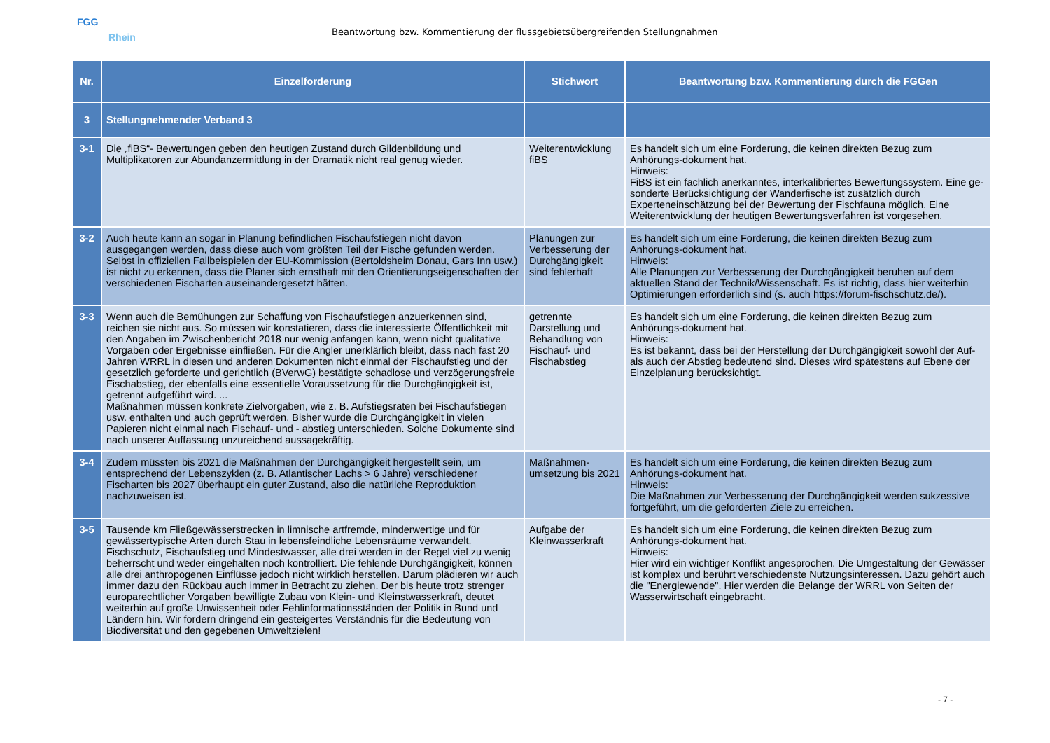FGG
Rhein
Beantwortung bzw. Kommentierung der flussgebietsübergreifenden Stellungnahmen
| Nr. | Einzelforderung | Stichwort | Beantwortung bzw. Kommentierung durch die FGGen |
| --- | --- | --- | --- |
| 3 | Stellungnehmender Verband 3 | | |
| 3-1 | Die „fiBS“- Bewertungen geben den heutigen Zustand durch Gildenbildung und Multiplikatoren zur Abundanzermittlung in der Dramatik nicht real genug wieder. | Weiterentwicklung fiBS | Es handelt sich um eine Forderung, die keinen direkten Bezug zum Anhörungs-dokument hat. Hinweis: FiBS ist ein fachlich anerkanntes, interkalibriertes Bewertungssystem. Eine ge-sonderte Berücksichtigung der Wanderfische ist zusätzlich durch Experteneinschätzung bei der Bewertung der Fischfauna möglich. Eine Weiterentwicklung der heutigen Bewertungsverfahren ist vorgesehen. |
| 3-2 | Auch heute kann an sogar in Planung befindlichen Fischaufstiegen nicht davon ausgegangen werden, dass diese auch vom größten Teil der Fische gefunden werden. Selbst in offiziellen Fallbeispielen der EU-Kommission (Bertoldsheim Donau, Gars Inn usw.) ist nicht zu erkennen, dass die Planer sich ernsthaft mit den Orientierungseigenschaften der verschiedenen Fischarten auseinandergesetzt hätten. | Planungen zur Verbesserung der Durchgängigkeit sind fehlerhaft | Es handelt sich um eine Forderung, die keinen direkten Bezug zum Anhörungs-dokument hat. Hinweis: Alle Planungen zur Verbesserung der Durchgängigkeit beruhen auf dem aktuellen Stand der Technik/Wissenschaft. Es ist richtig, dass hier weiterhin Optimierungen erforderlich sind (s. auch https://forum-fischschutz.de/). |
| 3-3 | Wenn auch die Bemühungen zur Schaffung von Fischaufstiegen anzuerkennen sind, reichen sie nicht aus. So müssen wir konstatieren, dass die interessierte Öffentlichkeit mit den Angaben im Zwischenbericht 2018 nur wenig anfangen kann, wenn nicht qualitative Vorgaben oder Ergebnisse einfließen. Für die Angler unerklärlich bleibt, dass nach fast 20 Jahren WRRL in diesen und anderen Dokumenten nicht einmal der Fischaufstieg und der gesetzlich geforderte und gerichtlich (BVerwG) bestätigte schadlose und verzögerungsfreie Fischabstieg, der ebenfalls eine essentielle Voraussetzung für die Durchgängigkeit ist, getrennt aufgeführt wird. ... Maßnahmen müssen konkrete Zielvorgaben, wie z. B. Aufstiegsraten bei Fischaufstiegen usw. enthalten und auch geprüft werden. Bisher wurde die Durchgängigkeit in vielen Papieren nicht einmal nach Fischauf- und - abstieg unterschieden. Solche Dokumente sind nach unserer Auffassung unzureichend aussagekräftig. | getrennte Darstellung und Behandlung von Fischauf- und Fischabstieg | Es handelt sich um eine Forderung, die keinen direkten Bezug zum Anhörungs-dokument hat. Hinweis: Es ist bekannt, dass bei der Herstellung der Durchgängigkeit sowohl der Auf- als auch der Abstieg bedeutend sind. Dieses wird spätestens auf Ebene der Einzelplanung berücksichtigt. |
| 3-4 | Zudem müssten bis 2021 die Maßnahmen der Durchgängigkeit hergestellt sein, um entsprechend der Lebenszyklen (z. B. Atlantischer Lachs > 6 Jahre) verschiedener Fischarten bis 2027 überhaupt ein guter Zustand, also die natürliche Reproduktion nachzuweisen ist. | Maßnahmen-umsetzung bis 2021 | Es handelt sich um eine Forderung, die keinen direkten Bezug zum Anhörungs-dokument hat. Hinweis: Die Maßnahmen zur Verbesserung der Durchgängigkeit werden sukzessive fortgeführt, um die geforderten Ziele zu erreichen. |
| 3-5 | Tausende km Fließgewässerstrecken in limnische artfremde, minderwertige und für gewässertypische Arten durch Stau in lebensfeindliche Lebensräume verwandelt. Fischschutz, Fischaufstieg und Mindestwasser, alle drei werden in der Regel viel zu wenig beherrscht und weder eingehalten noch kontrolliert. Die fehlende Durchgängigkeit, können alle drei anthropogenen Einflüsse jedoch nicht wirklich herstellen. Darum plädieren wir auch immer dazu den Rückbau auch immer in Betracht zu ziehen. Der bis heute trotz strenger europarechtlicher Vorgaben bewilligte Zubau von Klein- und Kleinstwasserkraft, deutet weiterhin auf große Unwissenheit oder Fehlinformationsständen der Politik in Bund und Ländern hin. Wir fordern dringend ein gesteigertes Verständnis für die Bedeutung von Biodiversität und den gegebenen Umweltzielen! | Aufgabe der Kleinwasserkraft | Es handelt sich um eine Forderung, die keinen direkten Bezug zum Anhörungs-dokument hat. Hinweis: Hier wird ein wichtiger Konflikt angesprochen. Die Umgestaltung der Gewässer ist komplex und berührt verschiedenste Nutzungsinteressen. Dazu gehört auch die "Energiewende". Hier werden die Belange der WRRL von Seiten der Wasserwirtschaft eingebracht. |
- 7 -